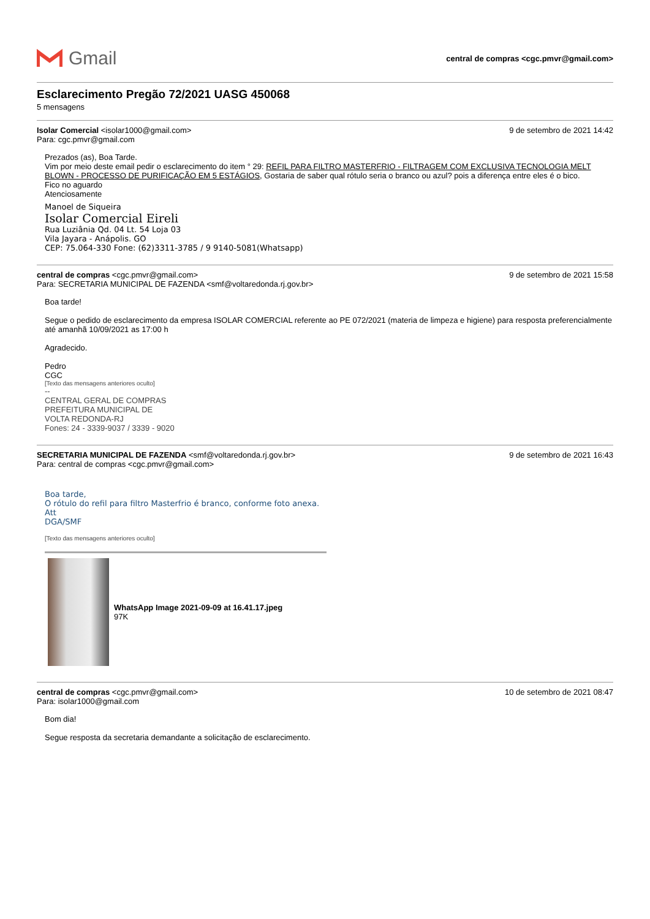Gmail
central de compras <cgc.pmvr@gmail.com>
Esclarecimento Pregão 72/2021 UASG 450068
5 mensagens
Isolar Comercial <isolar1000@gmail.com> 9 de setembro de 2021 14:42
Para: cgc.pmvr@gmail.com
Prezados (as), Boa Tarde.
Vim por meio deste email pedir o esclarecimento do item ° 29: REFIL PARA FILTRO MASTERFRIO - FILTRAGEM COM EXCLUSIVA TECNOLOGIA MELT BLOWN - PROCESSO DE PURIFICAÇÃO EM 5 ESTÁGIOS, Gostaria de saber qual rótulo seria o branco ou azul? pois a diferença entre eles é o bico.
Fico no aguardo
Atenciosamente
Manoel de Siqueira
Isolar Comercial Eireli
Rua Luziânia Qd. 04 Lt. 54 Loja 03
Vila Jayara - Anápolis. GO
CEP: 75.064-330 Fone: (62)3311-3785 / 9 9140-5081(Whatsapp)
central de compras <cgc.pmvr@gmail.com> 9 de setembro de 2021 15:58
Para: SECRETARIA MUNICIPAL DE FAZENDA <smf@voltaredonda.rj.gov.br>
Boa tarde!
Segue o pedido de esclarecimento da empresa ISOLAR COMERCIAL referente ao PE 072/2021 (materia de limpeza e higiene) para resposta preferencialmente até amanhã 10/09/2021 as 17:00 h
Agradecido.
Pedro
CGC
[Texto das mensagens anteriores oculto]
--
CENTRAL GERAL DE COMPRAS
PREFEITURA MUNICIPAL DE
VOLTA REDONDA-RJ
Fones: 24 - 3339-9037 / 3339 - 9020
SECRETARIA MUNICIPAL DE FAZENDA <smf@voltaredonda.rj.gov.br> 9 de setembro de 2021 16:43
Para: central de compras <cgc.pmvr@gmail.com>
Boa tarde,
O rótulo do refil para filtro Masterfrio é branco, conforme foto anexa.
Att
DGA/SMF
[Texto das mensagens anteriores oculto]
WhatsApp Image 2021-09-09 at 16.41.17.jpeg
97K
central de compras <cgc.pmvr@gmail.com> 10 de setembro de 2021 08:47
Para: isolar1000@gmail.com
Bom dia!
Segue resposta da secretaria demandante a solicitação de esclarecimento.